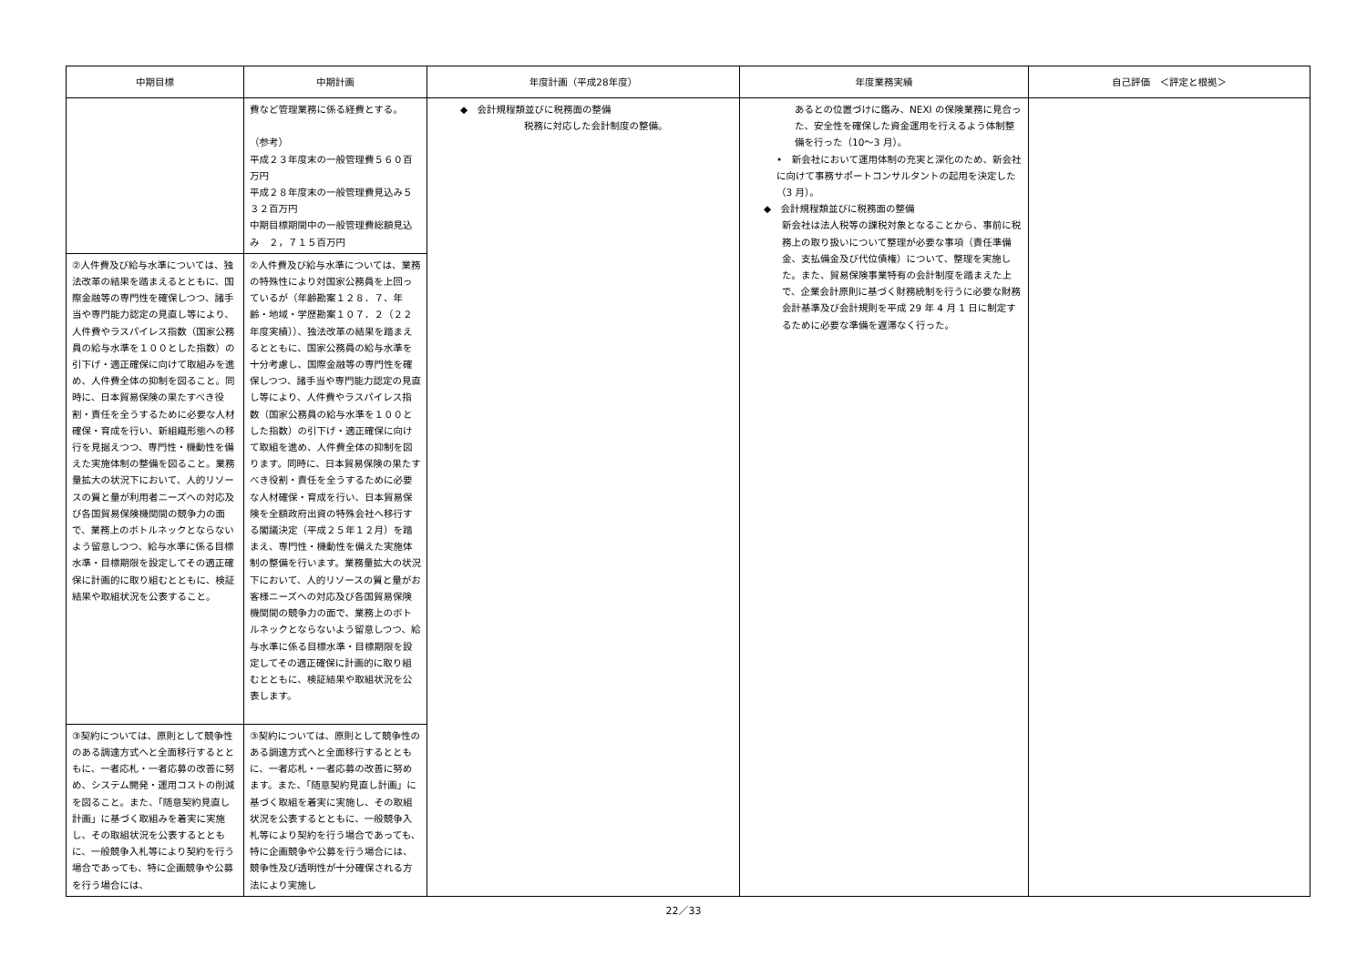| 中期目標 | 中期計画 | 年度計画（平成28年度） | 年度業務実績 | 自己評価 ＜評定と根拠＞ |
| --- | --- | --- | --- | --- |
| | 費など管理業務に係る経費とする。 （参考） 平成２３年度末の一般管理費５６０百万円 平成２８年度末の一般管理費見込み５３２百万円 中期目標期間中の一般管理費総額見込み ２，７１５百万円 | ◆ 会計規程類並びに税務面の整備 税務に対応した会計制度の整備。 | あるとの位置づけに鑑み、NEXI の保険業務に見合った、安全性を確保した資金運用を行えるよう体制整備を行った（10～3 月）。 • 新会社において運用体制の充実と深化のため、新会社に向けて事務サポートコンサルタントの起用を決定した（3 月）。 ◆ 会計規程類並びに税務面の整備 新会社は法人税等の課税対象となることから、事前に税務上の取り扱いについて整理が必要な事項（責任準備金、支払備金及び代位債権）について、整理を実施した。また、貿易保険事業特有の会計制度を踏まえた上で、企業会計原則に基づく財務統制を行うに必要な財務会計基準及び会計規則を平成 29 年 4 月 1 日に制定するために必要な準備を遅滞なく行った。 | |
| ②人件費及び給与水準については、独法改革の結果を踏まえるとともに、国際金融等の専門性を確保しつつ、諸手当や専門能力認定の見直し等により、人件費やラスパイレス指数（国家公務員の給与水準を１００とした指数）の引下げ・適正確保に向けて取組みを進め、人件費全体の抑制を図ること。同時に、日本貿易保険の果たすべき役割・責任を全うするために必要な人材確保・育成を行い、新組織形態への移行を見据えつつ、専門性・機動性を備えた実施体制の整備を図ること。業務量拡大の状況下において、人的リソースの質と量が利用者ニーズへの対応及び各国貿易保険機関間の競争力の面で、業務上のボトルネックとならないよう留意しつつ、給与水準に係る目標水準・目標期限を設定してその適正確保に計画的に取り組むとともに、検証結果や取組状況を公表すること。 | ②人件費及び給与水準については、業務の特殊性により対国家公務員を上回っているが（年齢勘案１２８．７、年齢・地域・学歴勘案１０７．２（２２年度実績））、独法改革の結果を踏まえるとともに、国家公務員の給与水準を十分考慮し、国際金融等の専門性を確保しつつ、諸手当や専門能力認定の見直し等により、人件費やラスパイレス指数（国家公務員の給与水準を１００とした指数）の引下げ・適正確保に向けて取組を進め、人件費全体の抑制を図ります。同時に、日本貿易保険の果たすべき役割・責任を全うするために必要な人材確保・育成を行い、日本貿易保険を全額政府出資の特殊会社へ移行する閣議決定（平成２５年１２月）を踏まえ、専門性・機動性を備えた実施体制の整備を行います。業務量拡大の状況下において、人的リソースの質と量がお客様ニーズへの対応及び各国貿易保険機関間の競争力の面で、業務上のボトルネックとならないよう留意しつつ、給与水準に係る目標水準・目標期限を設定してその適正確保に計画的に取り組むとともに、検証結果や取組状況を公表します。 | | | |
| ③契約については、原則として競争性のある調達方式へと全面移行するとともに、一者応札・一者応募の改善に努め、システム開発・運用コストの削減を図ること。また、「随意契約見直し計画」に基づく取組みを着実に実施し、その取組状況を公表するとともに、一般競争入札等により契約を行う場合であっても、特に企画競争や公募を行う場合には、 | ③契約については、原則として競争性のある調達方式へと全面移行するとともに、一者応札・一者応募の改善に努めます。また、「随意契約見直し計画」に基づく取組を着実に実施し、その取組状況を公表するとともに、一般競争入札等により契約を行う場合であっても、特に企画競争や公募を行う場合には、競争性及び透明性が十分確保される方法により実施し | | | |
22／33